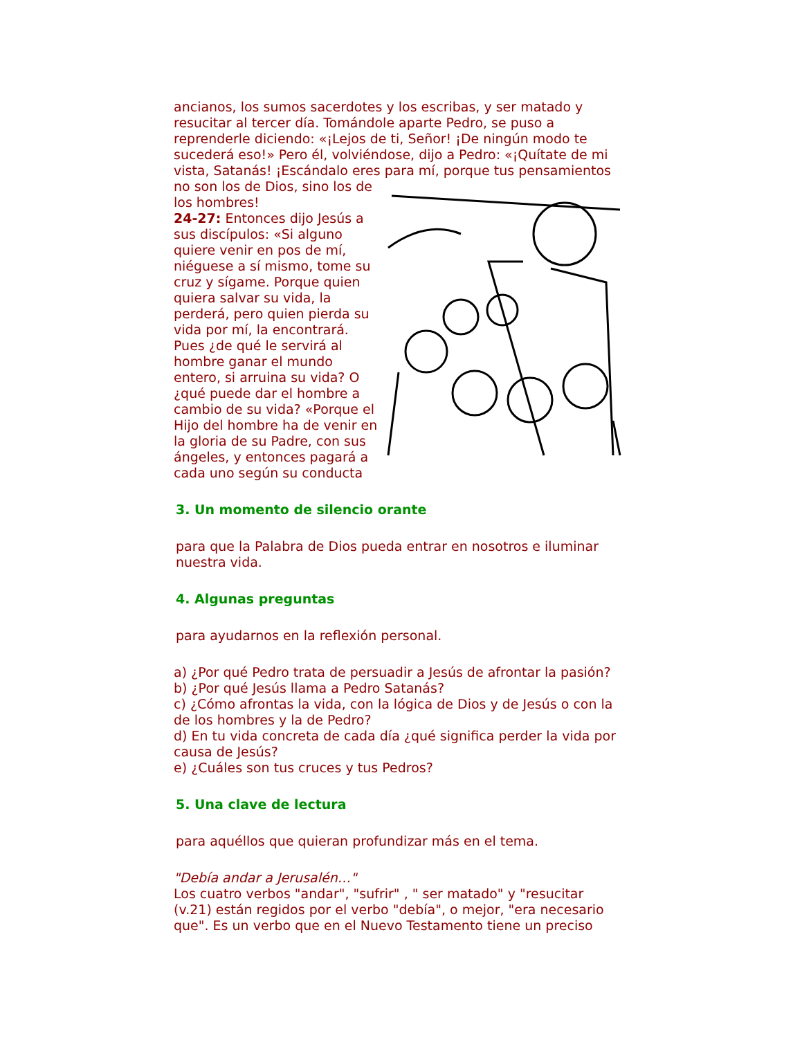ancianos, los sumos sacerdotes y los escribas, y ser matado y resucitar al tercer día. Tomándole aparte Pedro, se puso a reprenderle diciendo: «¡Lejos de ti, Señor! ¡De ningún modo te sucederá eso!» Pero él, volviéndose, dijo a Pedro: «¡Quítate de mi vista, Satanás! ¡Escándalo eres para mí, porque tus pensamientos
no son los de Dios, sino los de los hombres!
24-27: Entonces dijo Jesús a sus discípulos: «Si alguno quiere venir en pos de mí, niéguese a sí mismo, tome su cruz y sígame. Porque quien quiera salvar su vida, la perderá, pero quien pierda su vida por mí, la encontrará. Pues ¿de qué le servirá al hombre ganar el mundo entero, si arruina su vida? O ¿qué puede dar el hombre a cambio de su vida? «Porque el Hijo del hombre ha de venir en la gloria de su Padre, con sus ángeles, y entonces pagará a cada uno según su conducta
3. Un momento de silencio orante
para que la Palabra de Dios pueda entrar en nosotros e iluminar nuestra vida.
4. Algunas preguntas
para ayudarnos en la reflexión personal.
a) ¿Por qué Pedro trata de persuadir a Jesús de afrontar la pasión?
b) ¿Por qué Jesús llama a Pedro Satanás?
c) ¿Cómo afrontas la vida, con la lógica de Dios y de Jesús o con la de los hombres y la de Pedro?
d) En tu vida concreta de cada día ¿qué significa perder la vida por causa de Jesús?
e) ¿Cuáles son tus cruces y tus Pedros?
5. Una clave de lectura
para aquéllos que quieran profundizar más en el tema.
"Debía andar a Jerusalén…"
Los cuatro verbos "andar", "sufrir" , " ser matado" y "resucitar (v.21) están regidos por el verbo "debía", o mejor, "era necesario que". Es un verbo que en el Nuevo Testamento tiene un preciso